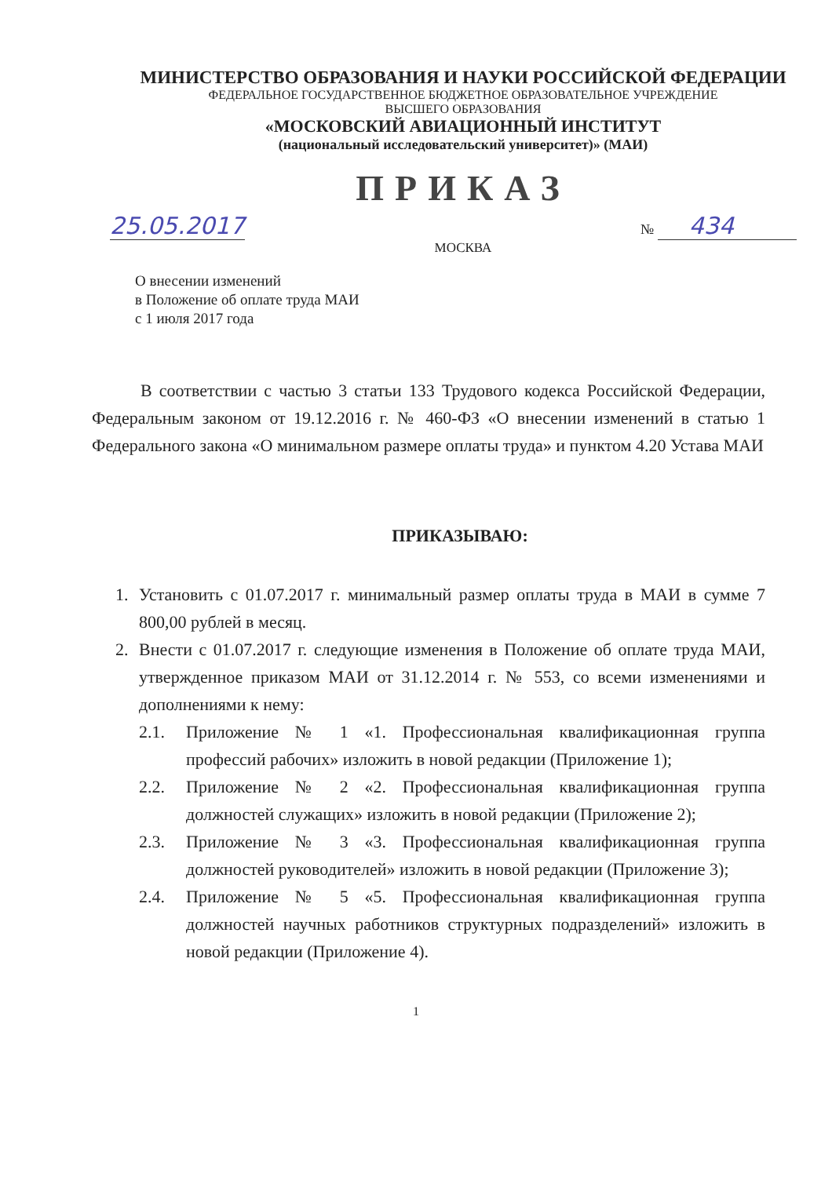МИНИСТЕРСТВО ОБРАЗОВАНИЯ И НАУКИ РОССИЙСКОЙ ФЕДЕРАЦИИ
ФЕДЕРАЛЬНОЕ ГОСУДАРСТВЕННОЕ БЮДЖЕТНОЕ ОБРАЗОВАТЕЛЬНОЕ УЧРЕЖДЕНИЕ
ВЫСШЕГО ОБРАЗОВАНИЯ
«МОСКОВСКИЙ АВИАЦИОННЫЙ ИНСТИТУТ
(национальный исследовательский университет)» (МАИ)
ПРИКАЗ
25.05.2017 № 434
МОСКВА
О внесении изменений
в Положение об оплате труда МАИ
с 1 июля 2017 года
В соответствии с частью 3 статьи 133 Трудового кодекса Российской Федерации, Федеральным законом от 19.12.2016 г. № 460-ФЗ «О внесении изменений в статью 1 Федерального закона «О минимальном размере оплаты труда» и пунктом 4.20 Устава МАИ
ПРИКАЗЫВАЮ:
1. Установить с 01.07.2017 г. минимальный размер оплаты труда в МАИ в сумме 7 800,00 рублей в месяц.
2. Внести с 01.07.2017 г. следующие изменения в Положение об оплате труда МАИ, утвержденное приказом МАИ от 31.12.2014 г. № 553, со всеми изменениями и дополнениями к нему:
2.1. Приложение № 1 «1. Профессиональная квалификационная группа профессий рабочих» изложить в новой редакции (Приложение 1);
2.2. Приложение № 2 «2. Профессиональная квалификационная группа должностей служащих» изложить в новой редакции (Приложение 2);
2.3. Приложение № 3 «3. Профессиональная квалификационная группа должностей руководителей» изложить в новой редакции (Приложение 3);
2.4. Приложение № 5 «5. Профессиональная квалификационная группа должностей научных работников структурных подразделений» изложить в новой редакции (Приложение 4).
1